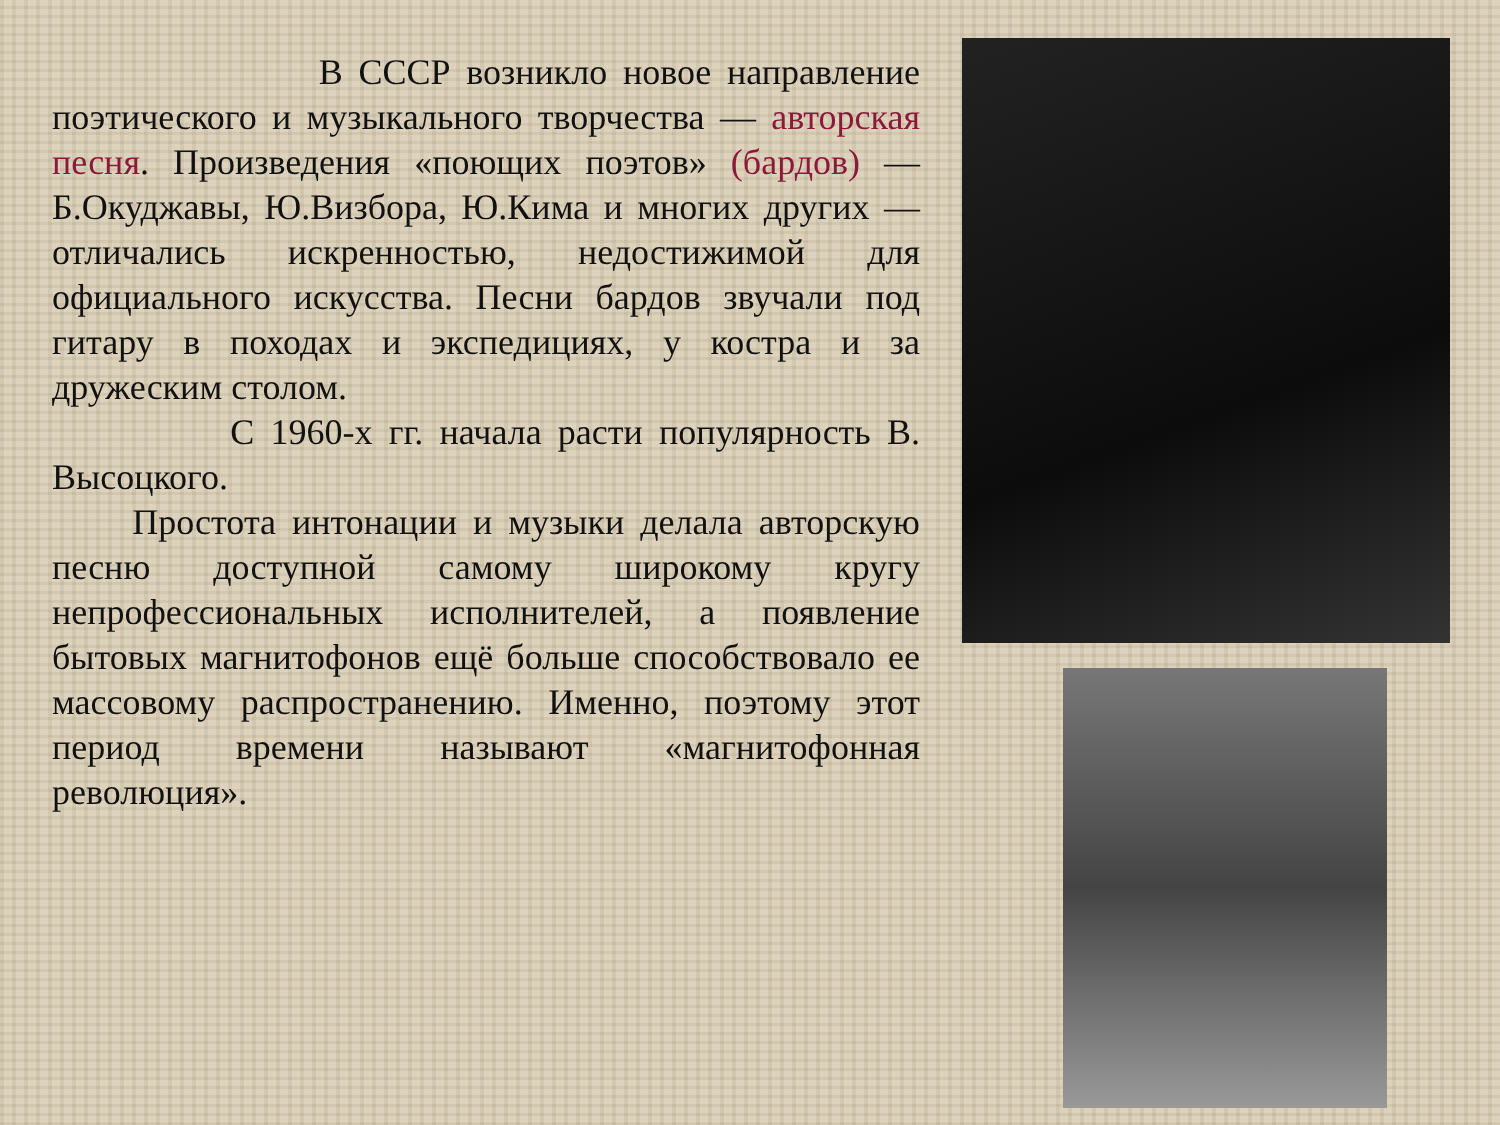В СССР возникло новое направление поэтического и музыкального творчества — авторская песня. Произведения «поющих поэтов» (бардов) — Б.Окуджавы, Ю.Визбора, Ю.Кима и многих других — отличались искренностью, недостижимой для официального искусства. Песни бардов звучали под гитару в походах и экспедициях, у костра и за дружеским столом.
С 1960-х гг. начала расти популярность В. Высоцкого.
Простота интонации и музыки делала авторскую песню доступной самому широкому кругу непрофессиональных исполнителей, а появление бытовых магнитофонов ещё больше способствовало ее массовому распространению. Именно, поэтому этот период времени называют «магнитофонная революция».